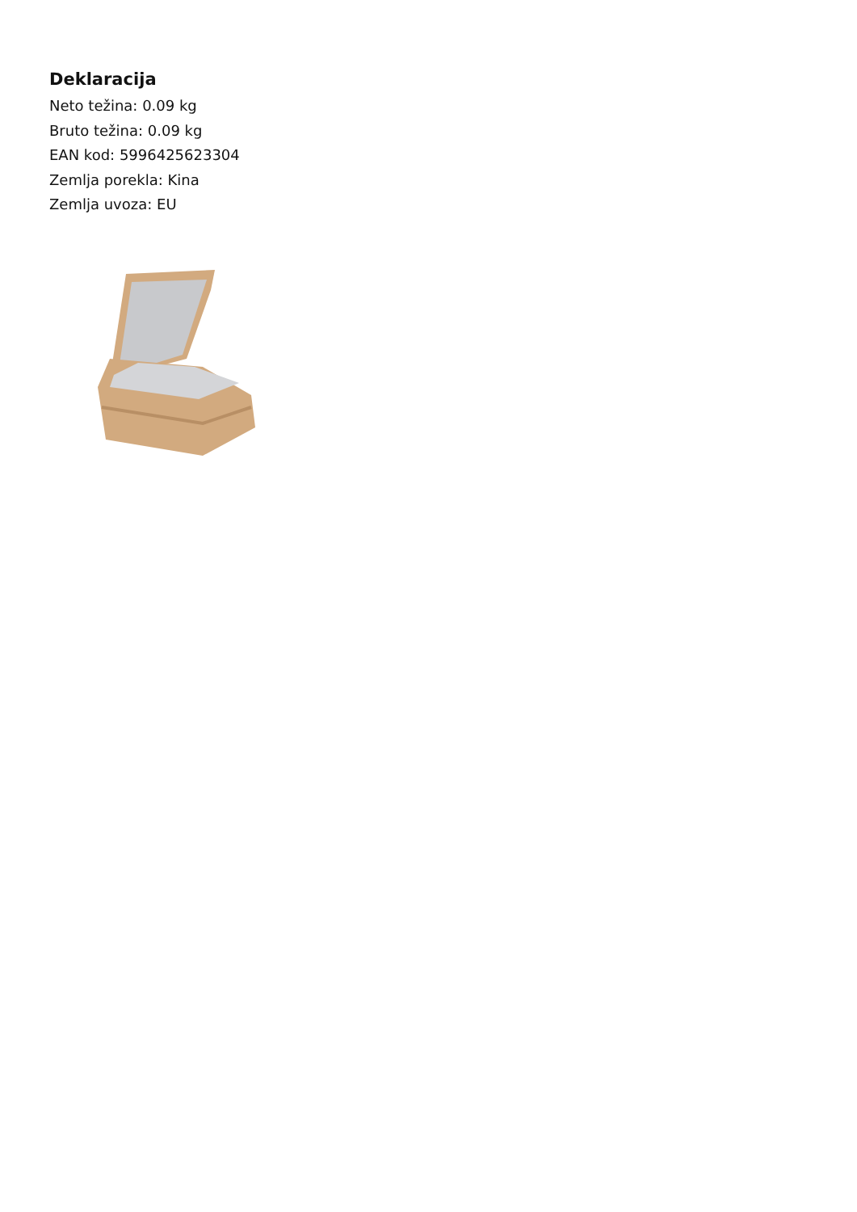Deklaracija
Neto težina: 0.09 kg
Bruto težina: 0.09 kg
EAN kod: 5996425623304
Zemlja porekla: Kina
Zemlja uvoza: EU